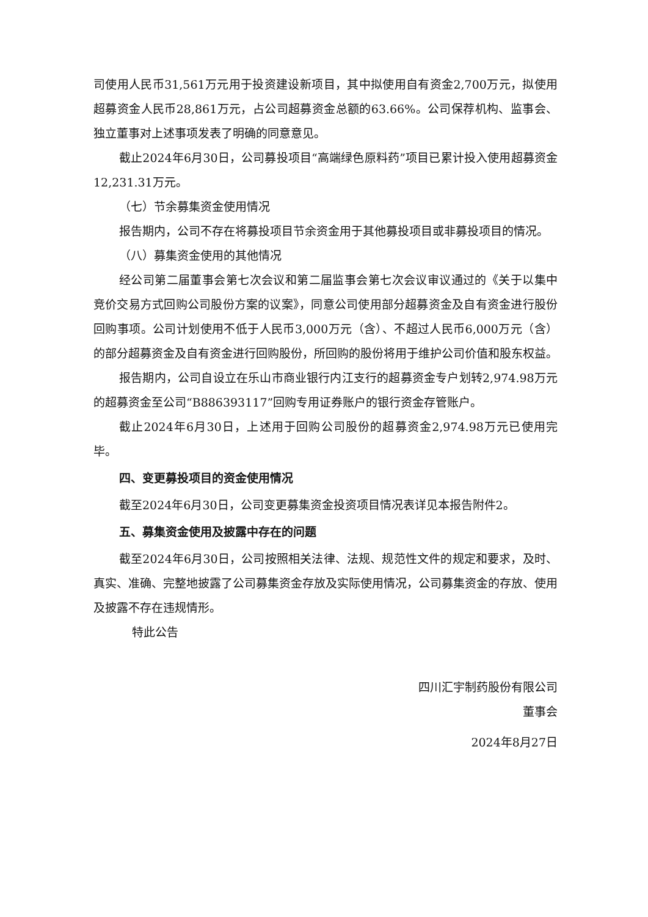司使用人民币31,561万元用于投资建设新项目，其中拟使用自有资金2,700万元，拟使用超募资金人民币28,861万元，占公司超募资金总额的63.66%。公司保荐机构、监事会、独立董事对上述事项发表了明确的同意意见。
截止2024年6月30日，公司募投项目“高端绿色原料药”项目已累计投入使用超募资金12,231.31万元。
（七）节余募集资金使用情况
报告期内，公司不存在将募投项目节余资金用于其他募投项目或非募投项目的情况。
（八）募集资金使用的其他情况
经公司第二届董事会第七次会议和第二届监事会第七次会议审议通过的《关于以集中竞价交易方式回购公司股份方案的议案》，同意公司使用部分超募资金及自有资金进行股份回购事项。公司计划使用不低于人民币3,000万元（含）、不超过人民币6,000万元（含）的部分超募资金及自有资金进行回购股份，所回购的股份将用于维护公司价值和股东权益。
报告期内，公司自设立在乐山市商业银行内江支行的超募资金专户划转2,974.98万元的超募资金至公司“B886393117”回购专用证券账户的银行资金存管账户。
截止2024年6月30日，上述用于回购公司股份的超募资金2,974.98万元已使用完毕。
四、变更募投项目的资金使用情况
截至2024年6月30日，公司变更募集资金投资项目情况表详见本报告附件2。
五、募集资金使用及披露中存在的问题
截至2024年6月30日，公司按照相关法律、法规、规范性文件的规定和要求，及时、真实、准确、完整地披露了公司募集资金存放及实际使用情况，公司募集资金的存放、使用及披露不存在违规情形。
特此公告
四川汇宇制药股份有限公司
董事会
2024年8月27日